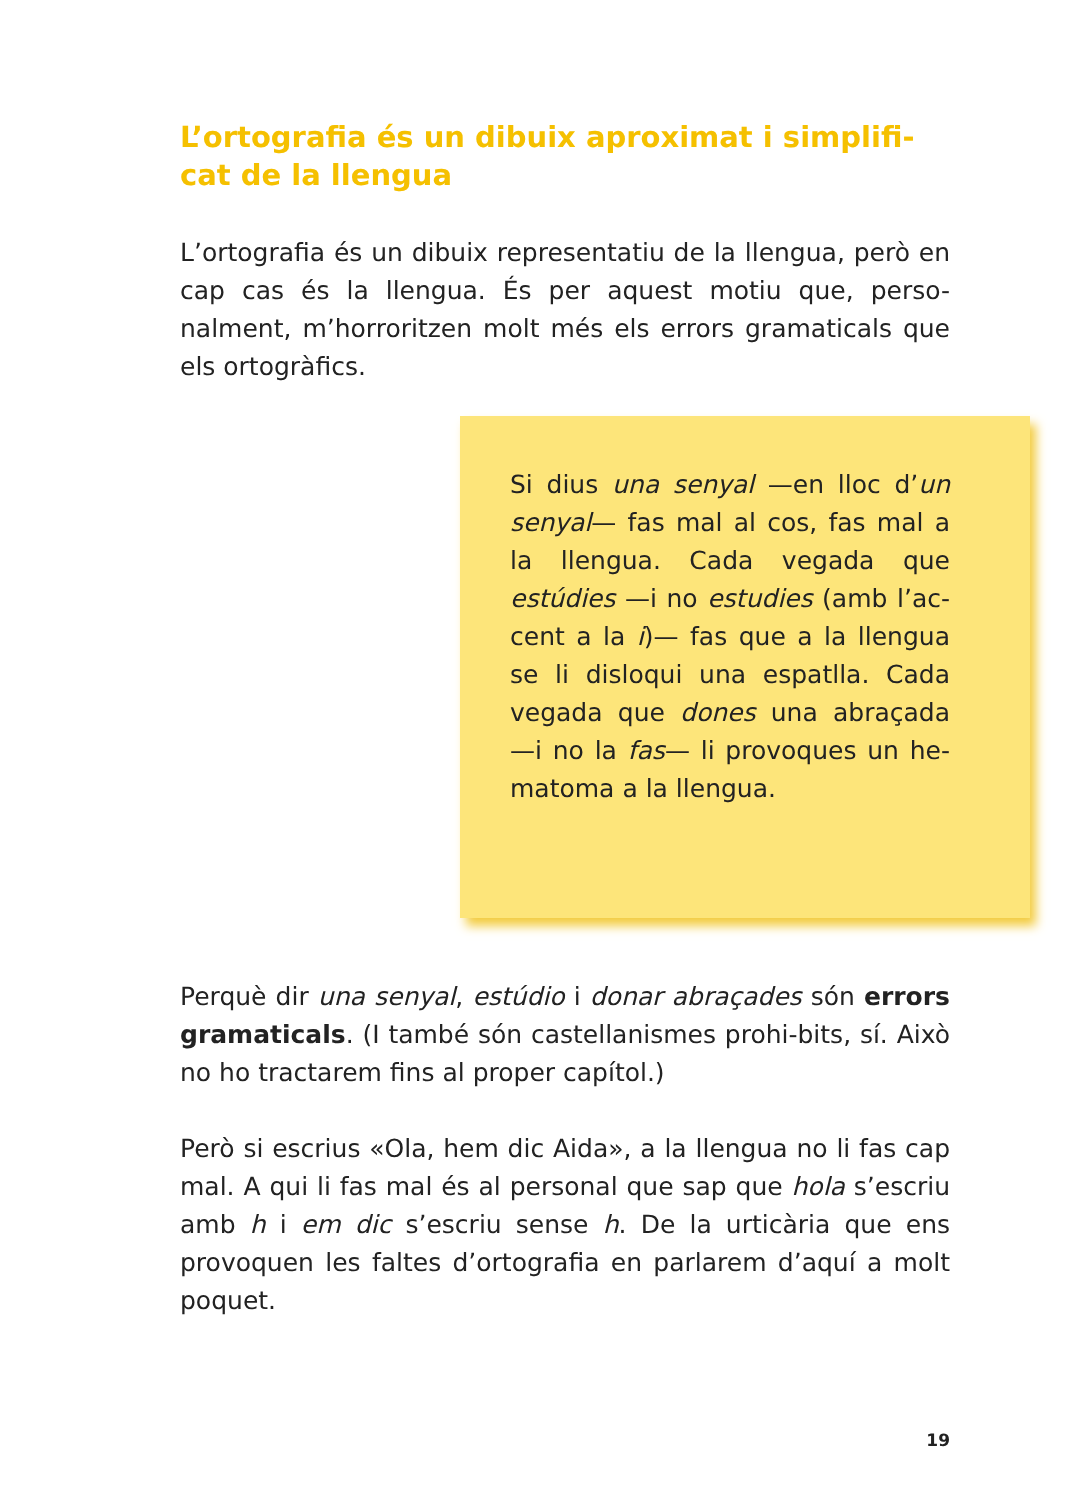L’ortografia és un dibuix aproximat i simplifi-cat de la llengua
L’ortografia és un dibuix representatiu de la llengua, però en cap cas és la llengua. És per aquest motiu que, perso-nalment, m’horroritzen molt més els errors gramaticals que els ortogràfics.
Si dius una senyal —en lloc d’un senyal— fas mal al cos, fas mal a la llengua. Cada vegada que estúdies —i no estudies (amb l’ac-cent a la i)— fas que a la llengua se li disloqui una espatlla. Cada vegada que dones una abraçada —i no la fas— li provoques un he-matoma a la llengua.
Perquè dir una senyal, estúdio i donar abraçades són errors gramaticals. (I també són castellanismes prohi-bits, sí. Això no ho tractarem fins al proper capítol.)
Però si escrius «Ola, hem dic Aida», a la llengua no li fas cap mal. A qui li fas mal és al personal que sap que hola s’escriu amb h i em dic s’escriu sense h. De la urticària que ens provoquen les faltes d’ortografia en parlarem d’aquí a molt poquet.
19